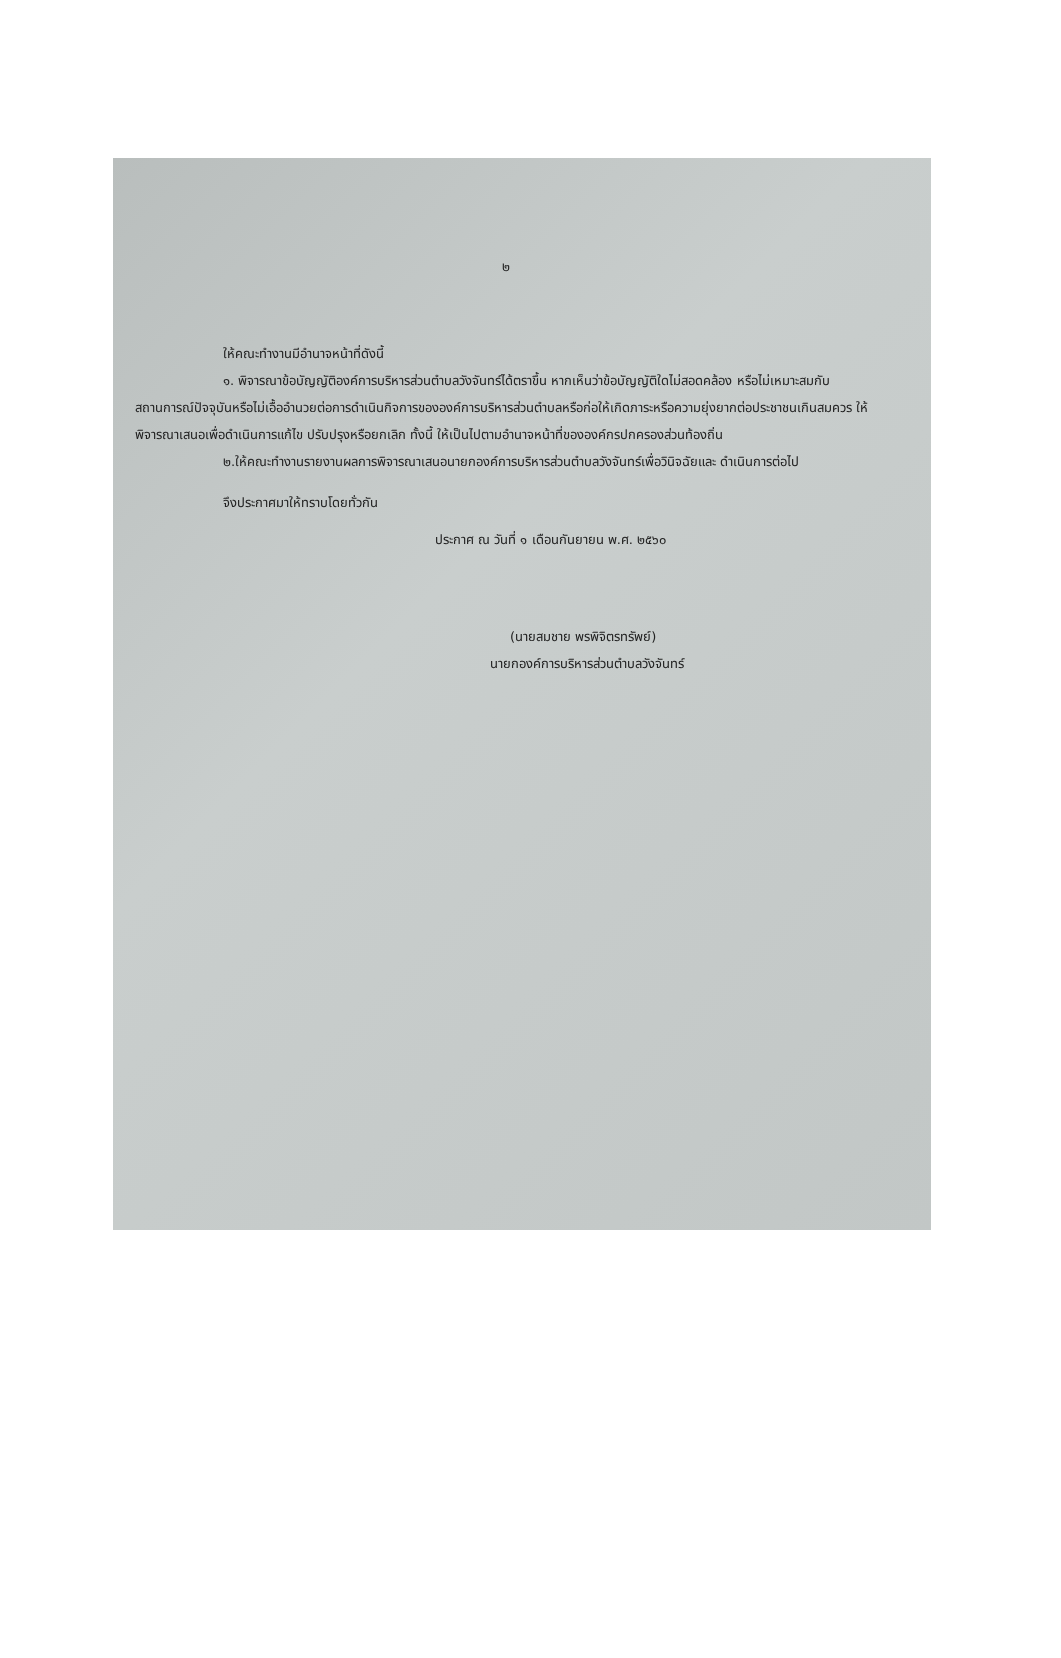๒
ให้คณะทำงานมีอำนาจหน้าที่ดังนี้
๑. พิจารณาข้อบัญญัติองค์การบริหารส่วนตำบลวังจันทร์ได้ตราขึ้น หากเห็นว่าข้อบัญญัติใดไม่สอดคล้อง หรือไม่เหมาะสมกับสถานการณ์ปัจจุบันหรือไม่เอื้ออำนวยต่อการดำเนินกิจการขององค์การบริหารส่วนตำบลหรือก่อให้เกิดภาระหรือความยุ่งยากต่อประชาชนเกินสมควร ให้พิจารณาเสนอเพื่อดำเนินการแก้ไข ปรับปรุงหรือยกเลิก ทั้งนี้ ให้เป็นไปตามอำนาจหน้าที่ขององค์กรปกครองส่วนท้องถิ่น
๒.ให้คณะทำงานรายงานผลการพิจารณาเสนอนายกองค์การบริหารส่วนตำบลวังจันทร์เพื่อวินิจฉัยและ ดำเนินการต่อไป
จึงประกาศมาให้ทราบโดยทั่วกัน
ประกาศ ณ วันที่ ๑ เดือนกันยายน พ.ศ. ๒๕๖๐
(นายสมชาย พรพิจิตรทรัพย์)
นายกองค์การบริหารส่วนตำบลวังจันทร์